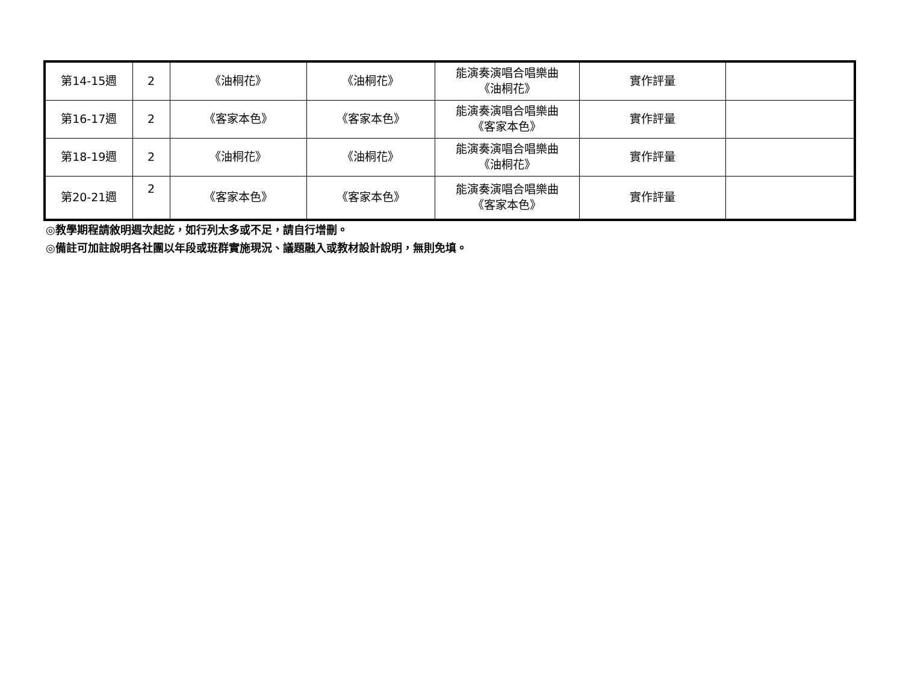| 第14-15週 | 2 | 《油桐花》 | 《油桐花》 | 能演奏演唱合唱樂曲 《油桐花》 | 實作評量 | |
| 第16-17週 | 2 | 《客家本色》 | 《客家本色》 | 能演奏演唱合唱樂曲 《客家本色》 | 實作評量 | |
| 第18-19週 | 2 | 《油桐花》 | 《油桐花》 | 能演奏演唱合唱樂曲 《油桐花》 | 實作評量 | |
| 第20-21週 | 2 | 《客家本色》 | 《客家本色》 | 能演奏演唱合唱樂曲 《客家本色》 | 實作評量 | |
◎教學期程請敘明週次起訖，如行列太多或不足，請自行增刪。
◎備註可加註說明各社團以年段或班群實施現況、議題融入或教材設計說明，無則免填。